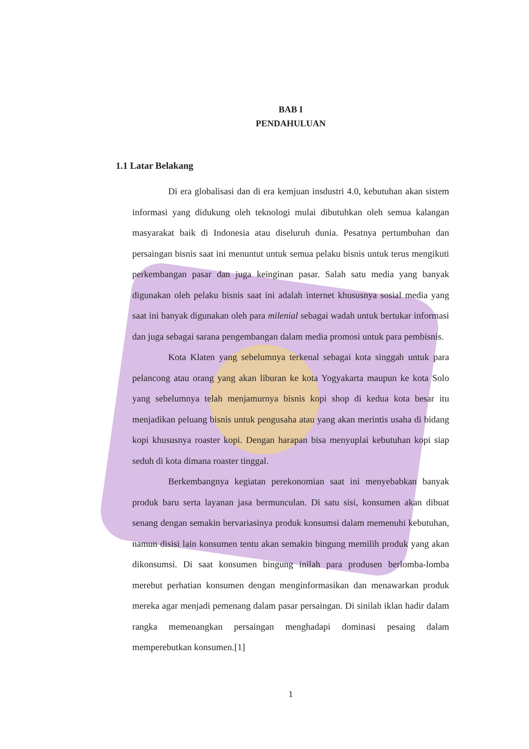BAB I
PENDAHULUAN
1.1 Latar Belakang
Di era globalisasi dan di era kemjuan insdustri 4.0, kebutuhan akan sistem informasi yang didukung oleh teknologi mulai dibutuhkan oleh semua kalangan masyarakat baik di Indonesia atau diseluruh dunia. Pesatnya pertumbuhan dan persaingan bisnis saat ini menuntut untuk semua pelaku bisnis untuk terus mengikuti perkembangan pasar dan juga keinginan pasar. Salah satu media yang banyak digunakan oleh pelaku bisnis saat ini adalah internet khususnya sosial media yang saat ini banyak digunakan oleh para milenial sebagai wadah untuk bertukar informasi dan juga sebagai sarana pengembangan dalam media promosi untuk para pembisnis.
Kota Klaten yang sebelumnya terkenal sebagai kota singgah untuk para pelancong atau orang yang akan liburan ke kota Yogyakarta maupun ke kota Solo yang sebelumnya telah menjamurnya bisnis kopi shop di kedua kota besar itu menjadikan peluang bisnis untuk pengusaha atau yang akan merintis usaha di bidang kopi khususnya roaster kopi. Dengan harapan bisa menyuplai kebutuhan kopi siap seduh di kota dimana roaster tinggal.
Berkembangnya kegiatan perekonomian saat ini menyebabkan banyak produk baru serta layanan jasa bermunculan. Di satu sisi, konsumen akan dibuat senang dengan semakin bervariasinya produk konsumsi dalam memenuhi kebutuhan, namun disisi lain konsumen tentu akan semakin bingung memilih produk yang akan dikonsumsi. Di saat konsumen bingung inilah para produsen berlomba-lomba merebut perhatian konsumen dengan menginformasikan dan menawarkan produk mereka agar menjadi pemenang dalam pasar persaingan. Di sinilah iklan hadir dalam rangka memenangkan persaingan menghadapi dominasi pesaing dalam memperebutkan konsumen.[1]
1